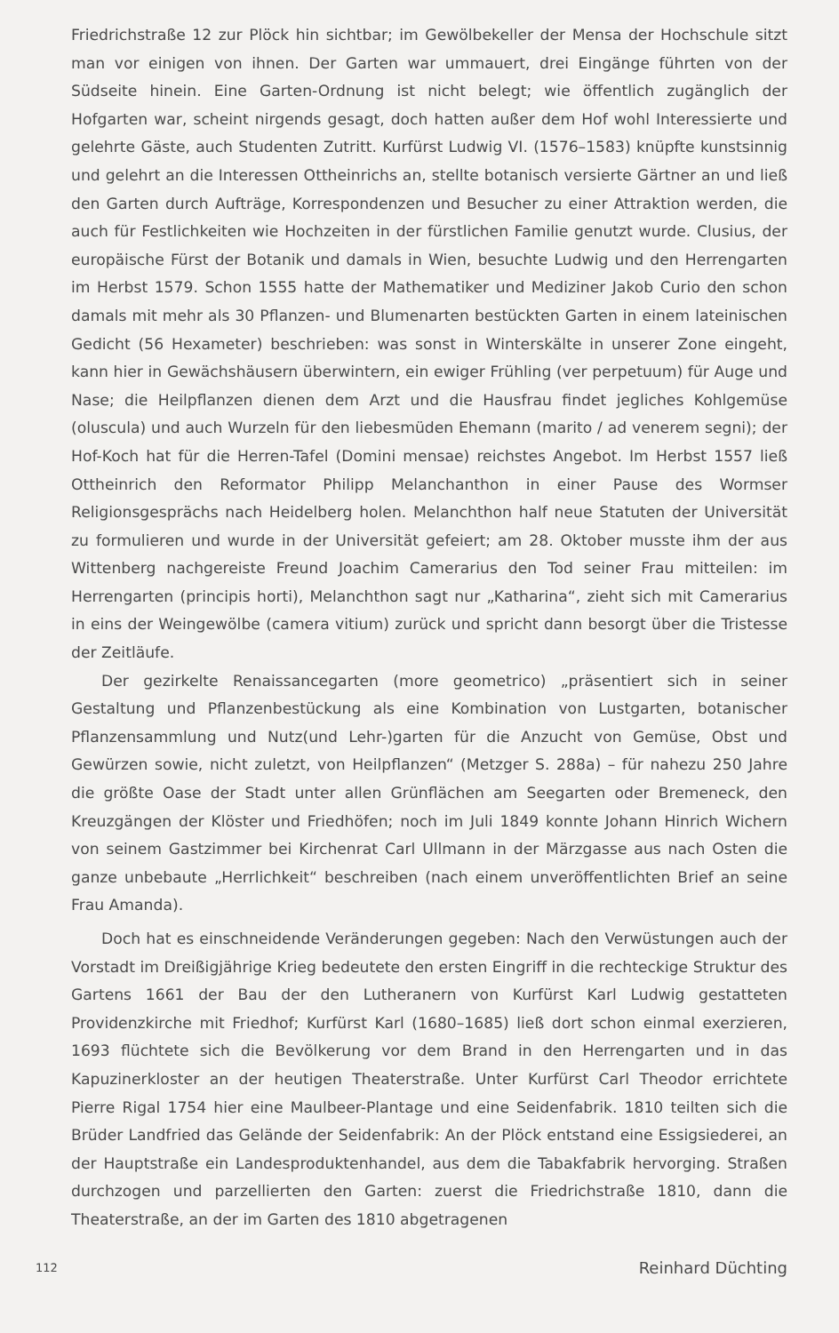Friedrichstraße 12 zur Plöck hin sichtbar; im Gewölbekeller der Mensa der Hochschule sitzt man vor einigen von ihnen. Der Garten war ummauert, drei Eingänge führten von der Südseite hinein. Eine Garten-Ordnung ist nicht belegt; wie öffentlich zugänglich der Hofgarten war, scheint nirgends gesagt, doch hatten außer dem Hof wohl Interessierte und gelehrte Gäste, auch Studenten Zutritt. Kurfürst Ludwig VI. (1576–1583) knüpfte kunstsinnig und gelehrt an die Interessen Ottheinrichs an, stellte botanisch versierte Gärtner an und ließ den Garten durch Aufträge, Korrespondenzen und Besucher zu einer Attraktion werden, die auch für Festlichkeiten wie Hochzeiten in der fürstlichen Familie genutzt wurde. Clusius, der europäische Fürst der Botanik und damals in Wien, besuchte Ludwig und den Herrengarten im Herbst 1579. Schon 1555 hatte der Mathematiker und Mediziner Jakob Curio den schon damals mit mehr als 30 Pflanzen- und Blumenarten bestückten Garten in einem lateinischen Gedicht (56 Hexameter) beschrieben: was sonst in Winterskälte in unserer Zone eingeht, kann hier in Gewächshäusern überwintern, ein ewiger Frühling (ver perpetuum) für Auge und Nase; die Heilpflanzen dienen dem Arzt und die Hausfrau findet jegliches Kohlgemüse (oluscula) und auch Wurzeln für den liebesmüden Ehemann (marito / ad venerem segni); der Hof-Koch hat für die Herren-Tafel (Domini mensae) reichstes Angebot. Im Herbst 1557 ließ Ottheinrich den Reformator Philipp Melanchanthon in einer Pause des Wormser Religionsgesprächs nach Heidelberg holen. Melanchthon half neue Statuten der Universität zu formulieren und wurde in der Universität gefeiert; am 28. Oktober musste ihm der aus Wittenberg nachgereiste Freund Joachim Camerarius den Tod seiner Frau mitteilen: im Herrengarten (principis horti), Melanchthon sagt nur „Katharina“, zieht sich mit Camerarius in eins der Weingewölbe (camera vitium) zurück und spricht dann besorgt über die Tristesse der Zeitläufe.
Der gezirkelte Renaissancegarten (more geometrico) „präsentiert sich in seiner Gestaltung und Pflanzenbestückung als eine Kombination von Lustgarten, botanischer Pflanzensammlung und Nutz(und Lehr-)garten für die Anzucht von Gemüse, Obst und Gewürzen sowie, nicht zuletzt, von Heilpflanzen“ (Metzger S. 288a) – für nahezu 250 Jahre die größte Oase der Stadt unter allen Grünflächen am Seegarten oder Bremeneck, den Kreuzgängen der Klöster und Friedhöfen; noch im Juli 1849 konnte Johann Hinrich Wichern von seinem Gastzimmer bei Kirchenrat Carl Ullmann in der Märzgasse aus nach Osten die ganze unbebaute „Herrlichkeit“ beschreiben (nach einem unveröffentlichten Brief an seine Frau Amanda).
Doch hat es einschneidende Veränderungen gegeben: Nach den Verwüstungen auch der Vorstadt im Dreißigjährige Krieg bedeutete den ersten Eingriff in die rechteckige Struktur des Gartens 1661 der Bau der den Lutheranern von Kurfürst Karl Ludwig gestatteten Providenzkirche mit Friedhof; Kurfürst Karl (1680–1685) ließ dort schon einmal exerzieren, 1693 flüchtete sich die Bevölkerung vor dem Brand in den Herrengarten und in das Kapuzinerkloster an der heutigen Theaterstraße. Unter Kurfürst Carl Theodor errichtete Pierre Rigal 1754 hier eine Maulbeer-Plantage und eine Seidenfabrik. 1810 teilten sich die Brüder Landfried das Gelände der Seidenfabrik: An der Plöck entstand eine Essigsiederei, an der Hauptstraße ein Landesproduktenhandel, aus dem die Tabakfabrik hervorging. Straßen durchzogen und parzellierten den Garten: zuerst die Friedrichstraße 1810, dann die Theaterstraße, an der im Garten des 1810 abgetragenen
112 Reinhard Düchting